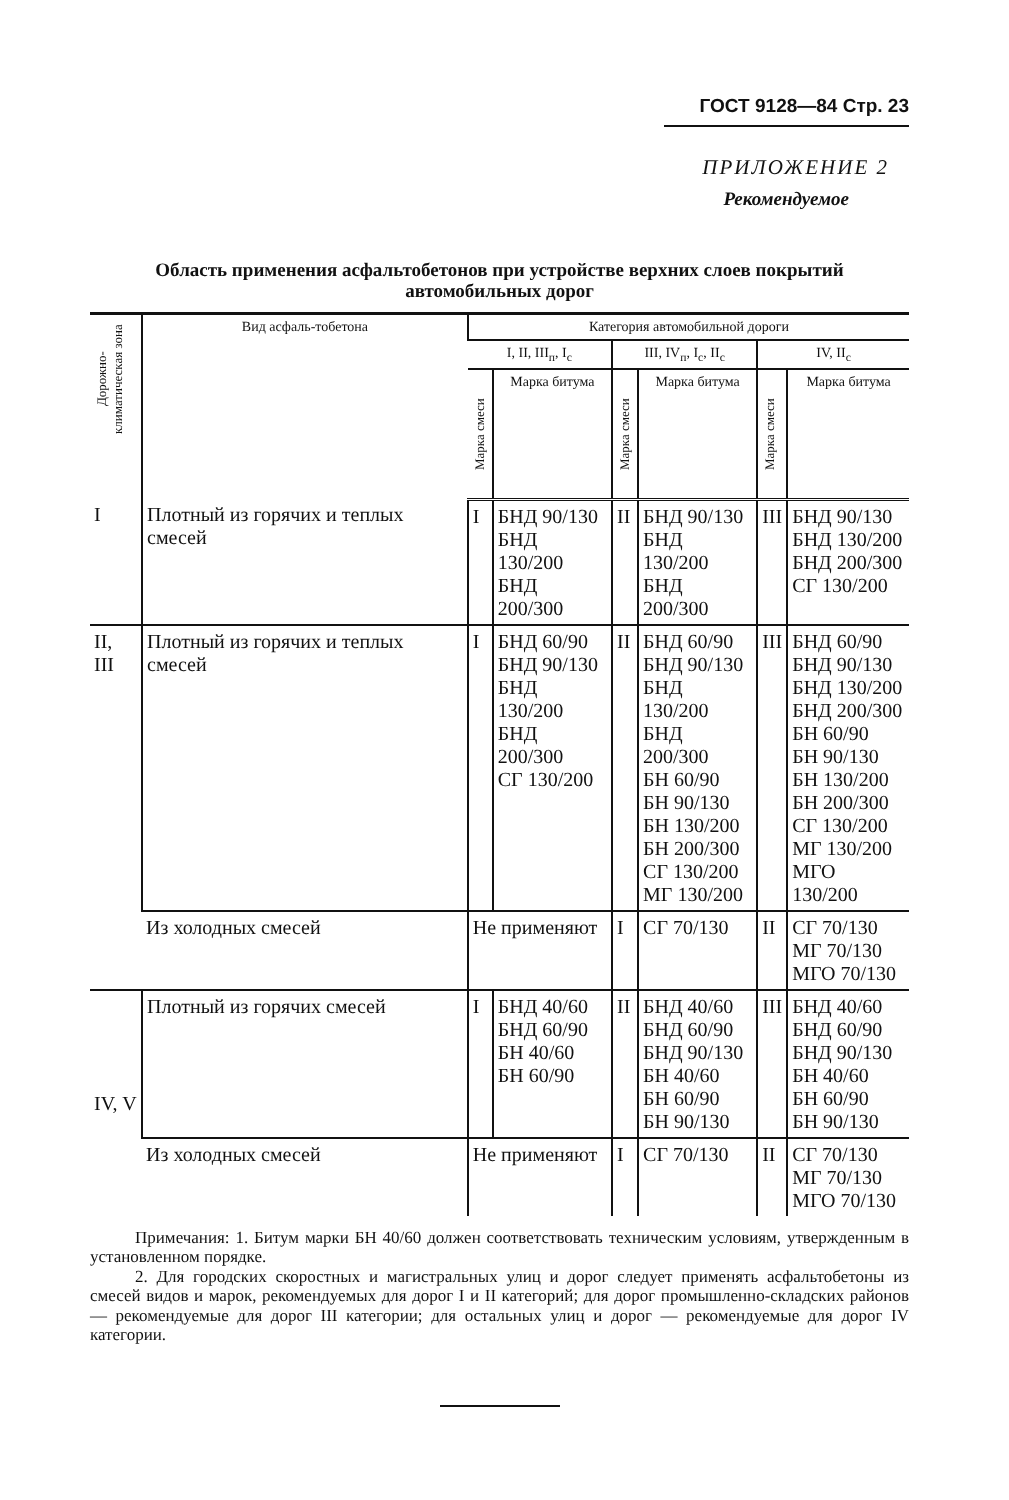ГОСТ 9128—84 Стр. 23
ПРИЛОЖЕНИЕ 2
Рекомендуемое
Область применения асфальтобетонов при устройстве верхних слоев покрытий автомобильных дорог
| Дорожно-климатическая зона | Вид асфаль-тобетона | Категория автомобильной дороги | | | | | |
| --- | --- | --- | --- | --- | --- | --- | --- |
| | | I, II, III<sub>п</sub>, I<sub>с</sub> | | III, IV<sub>п</sub>, I<sub>с</sub>, II<sub>с</sub> | | IV, II<sub>с</sub> | |
| | | Марка смеси | Марка битума | Марка смеси | Марка битума | Марка смеси | Марка битума |
| I | Плотный из горячих и теплых смесей | I | БНД 90/130 БНД 130/200 БНД 200/300 | II | БНД 90/130 БНД 130/200 БНД 200/300 | III | БНД 90/130 БНД 130/200 БНД 200/300 СГ 130/200 |
| II, III | Плотный из горячих и теплых смесей | I | БНД 60/90 БНД 90/130 БНД 130/200 БНД 200/300 СГ 130/200 | II | БНД 60/90 БНД 90/130 БНД 130/200 БНД 200/300 БН 60/90 БН 90/130 БН 130/200 БН 200/300 СГ 130/200 МГ 130/200 | III | БНД 60/90 БНД 90/130 БНД 130/200 БНД 200/300 БН 60/90 БН 90/130 БН 130/200 БН 200/300 СГ 130/200 МГ 130/200 МГО 130/200 |
| | Из холодных смесей | Не применяют | | I | СГ 70/130 | II | СГ 70/130 МГ 70/130 МГО 70/130 |
| IV, V | Плотный из горячих смесей | I | БНД 40/60 БНД 60/90 БН 40/60 БН 60/90 | II | БНД 40/60 БНД 60/90 БНД 90/130 БН 40/60 БН 60/90 БН 90/130 | III | БНД 40/60 БНД 60/90 БНД 90/130 БН 40/60 БН 60/90 БН 90/130 |
| | Из холодных смесей | Не применяют | | I | СГ 70/130 | II | СГ 70/130 МГ 70/130 МГО 70/130 |
Примечания: 1. Битум марки БН 40/60 должен соответствовать техническим условиям, утвержденным в установленном порядке.
2. Для городских скоростных и магистральных улиц и дорог следует применять асфальтобетоны из смесей видов и марок, рекомендуемых для дорог I и II категорий; для дорог промышленно-складских районов — рекомендуемые для дорог III категории; для остальных улиц и дорог — рекомендуемые для дорог IV категории.